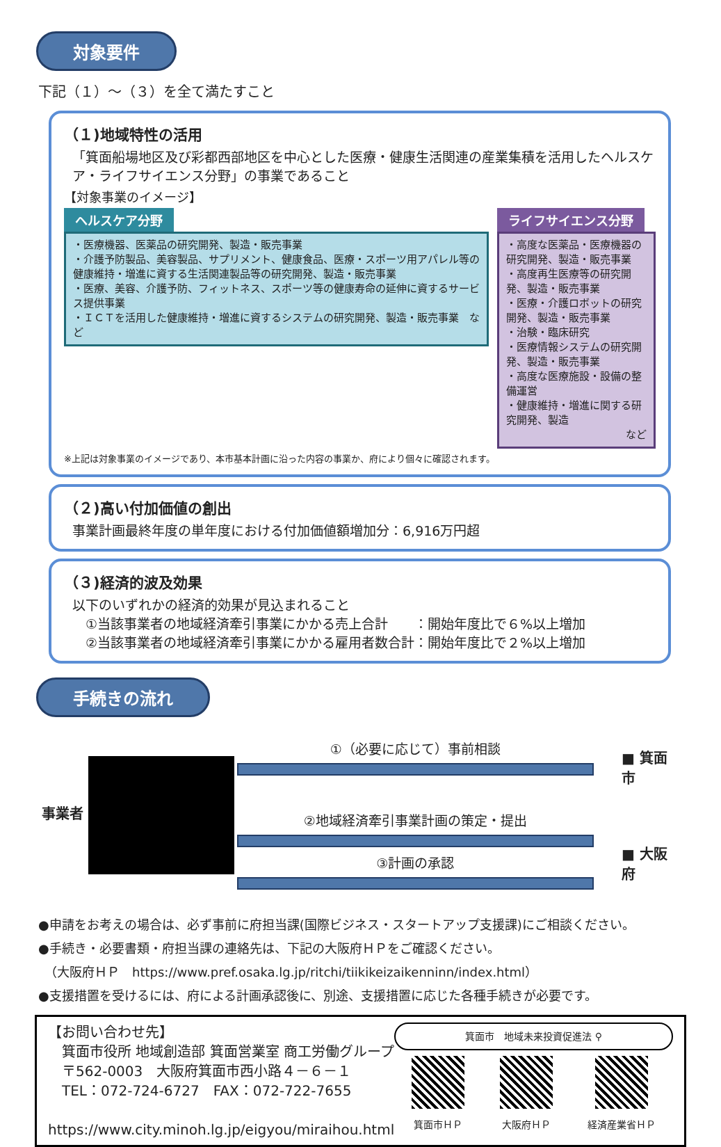対象要件
下記（１）～（３）を全て満たすこと
（１)地域特性の活用
「箕面船場地区及び彩都西部地区を中心とした医療・健康生活関連の産業集積を活用したヘルスケア・ライフサイエンス分野」の事業であること
【対象事業のイメージ】
ヘルスケア分野
・医療機器、医薬品の研究開発、製造・販売事業
・介護予防製品、美容製品、サプリメント、健康食品、医療・スポーツ用アパレル等の健康維持・増進に資する生活関連製品等の研究開発、製造・販売事業
・医療、美容、介護予防、フィットネス、スポーツ等の健康寿命の延伸に資するサービス提供事業
・ＩＣＴを活用した健康維持・増進に資するシステムの研究開発、製造・販売事業　など
ライフサイエンス分野
・高度な医薬品・医療機器の研究開発、製造・販売事業
・高度再生医療等の研究開発、製造・販売事業
・医療・介護ロボットの研究開発、製造・販売事業
・治験・臨床研究
・医療情報システムの研究開発、製造・販売事業
・高度な医療施設・設備の整備運営
・健康維持・増進に関する研究開発、製造
など
※上記は対象事業のイメージであり、本市基本計画に沿った内容の事業か、府により個々に確認されます。
（２)高い付加価値の創出
事業計画最終年度の単年度における付加価値額増加分：6,916万円超
（３)経済的波及効果
以下のいずれかの経済的効果が見込まれること
　①当該事業者の地域経済牽引事業にかかる売上合計　　：開始年度比で６%以上増加
　②当該事業者の地域経済牽引事業にかかる雇用者数合計：開始年度比で２%以上増加
手続きの流れ
事業者
①（必要に応じて）事前相談
②地域経済牽引事業計画の策定・提出
③計画の承認
■ 箕面市
■ 大阪府
●申請をお考えの場合は、必ず事前に府担当課(国際ビジネス・スタートアップ支援課)にご相談ください。
●手続き・必要書類・府担当課の連絡先は、下記の大阪府ＨＰをご確認ください。
　（大阪府ＨＰ　https://www.pref.osaka.lg.jp/ritchi/tiikikeizaikenninn/index.html）
●支援措置を受けるには、府による計画承認後に、別途、支援措置に応じた各種手続きが必要です。
【お問い合わせ先】
　箕面市役所 地域創造部 箕面営業室 商工労働グループ
　〒562-0003　大阪府箕面市西小路４－６－１
　TEL：072-724-6727　FAX：072-722-7655
　https://www.city.minoh.lg.jp/eigyou/miraihou.html
箕面市　地域未来投資促進法 ⚲
箕面市ＨＰ
大阪府ＨＰ
経済産業省ＨＰ